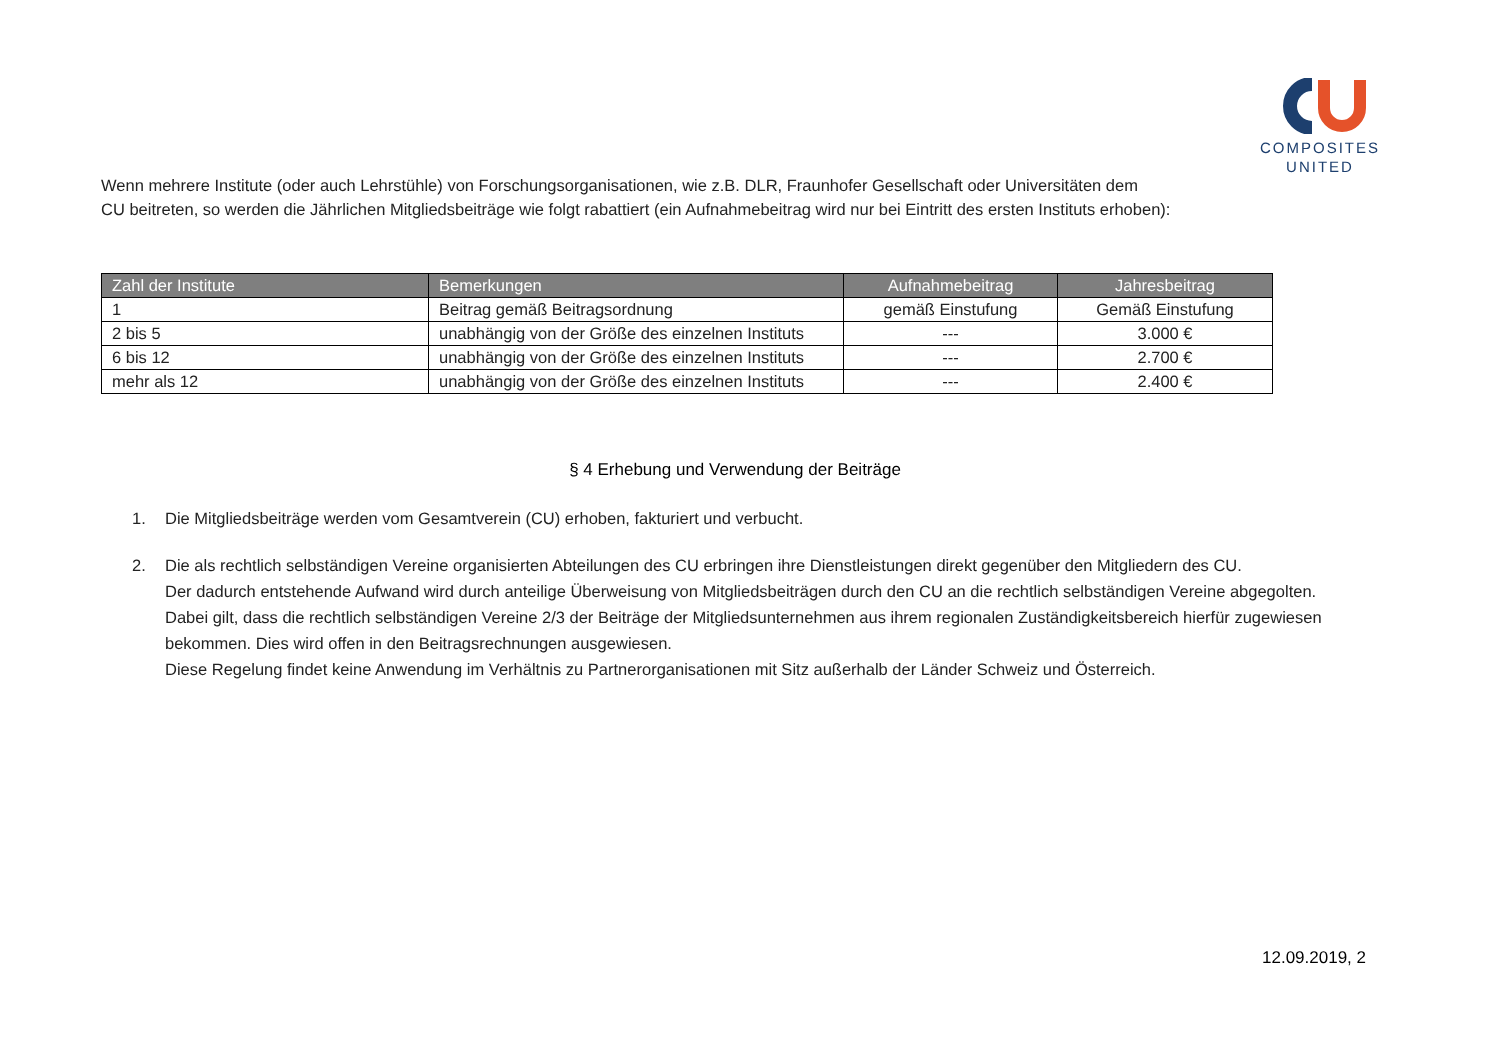COMPOSITES
UNITED
Wenn mehrere Institute (oder auch Lehrstühle) von Forschungsorganisationen, wie z.B. DLR, Fraunhofer Gesellschaft oder Universitäten dem
CU beitreten, so werden die Jährlichen Mitgliedsbeiträge wie folgt rabattiert (ein Aufnahmebeitrag wird nur bei Eintritt des ersten Instituts erhoben):
| Zahl der Institute | Bemerkungen | Aufnahmebeitrag | Jahresbeitrag |
| --- | --- | --- | --- |
| 1 | Beitrag gemäß Beitragsordnung | gemäß Einstufung | Gemäß Einstufung |
| 2 bis 5 | unabhängig von der Größe des einzelnen Instituts | --- | 3.000 € |
| 6 bis 12 | unabhängig von der Größe des einzelnen Instituts | --- | 2.700 € |
| mehr als 12 | unabhängig von der Größe des einzelnen Instituts | --- | 2.400 € |
§ 4 Erhebung und Verwendung der Beiträge
1. Die Mitgliedsbeiträge werden vom Gesamtverein (CU) erhoben, fakturiert und verbucht.
2. Die als rechtlich selbständigen Vereine organisierten Abteilungen des CU erbringen ihre Dienstleistungen direkt gegenüber den Mitgliedern des CU.
Der dadurch entstehende Aufwand wird durch anteilige Überweisung von Mitgliedsbeiträgen durch den CU an die rechtlich selbständigen Vereine abgegolten. Dabei gilt, dass die rechtlich selbständigen Vereine 2/3 der Beiträge der Mitgliedsunternehmen aus ihrem regionalen Zuständigkeitsbereich hierfür zugewiesen bekommen. Dies wird offen in den Beitragsrechnungen ausgewiesen.
Diese Regelung findet keine Anwendung im Verhältnis zu Partnerorganisationen mit Sitz außerhalb der Länder Schweiz und Österreich.
12.09.2019, 2